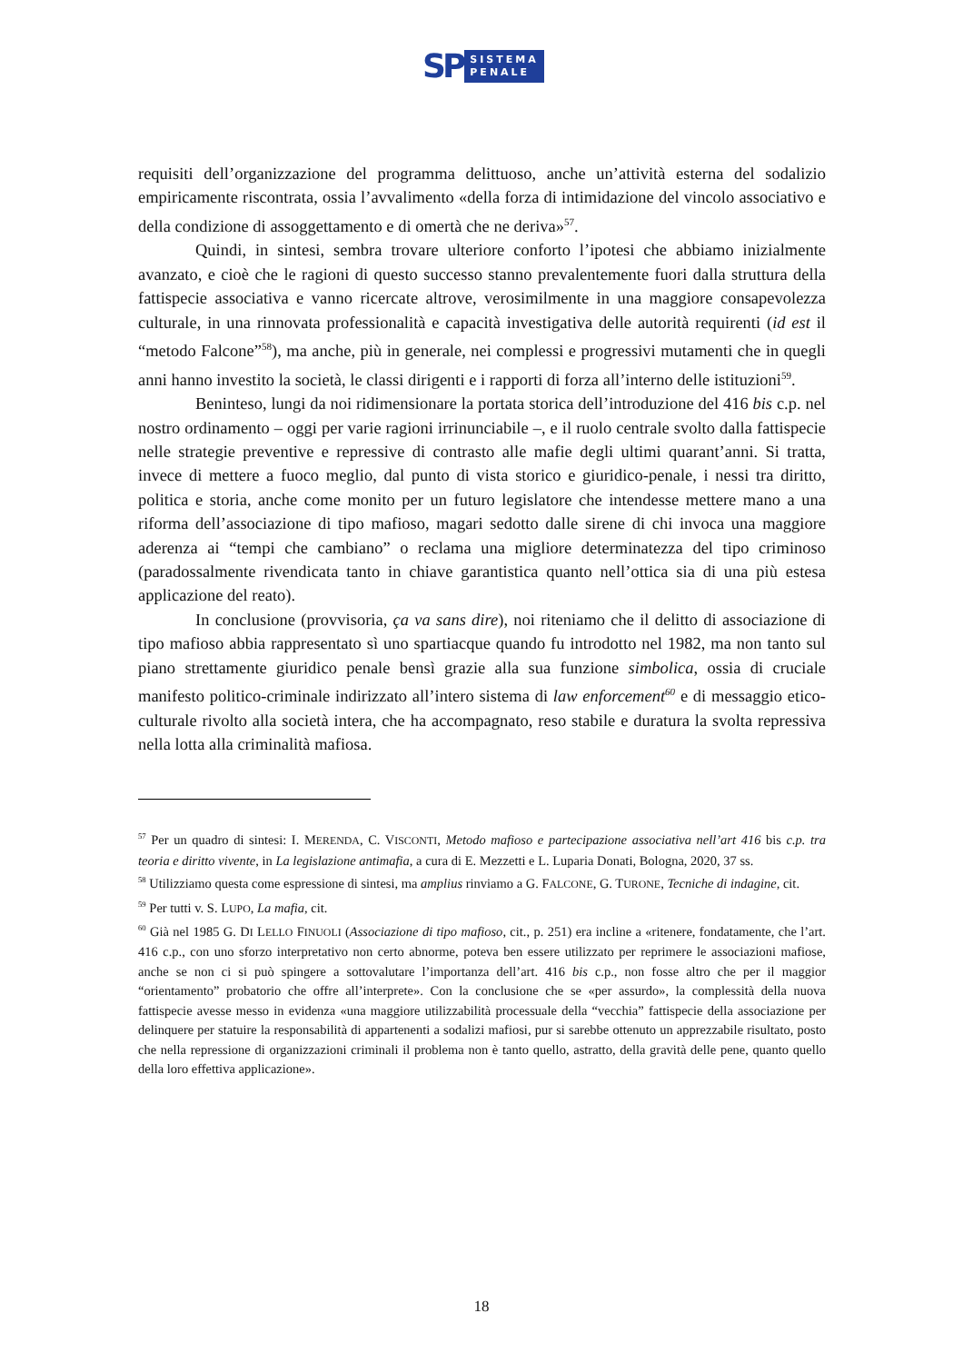SP
SISTEMA
PENALE
requisiti dell’organizzazione del programma delittuoso, anche un’attività esterna del sodalizio empiricamente riscontrata, ossia l’avvalimento «della forza di intimidazione del vincolo associativo e della condizione di assoggettamento e di omertà che ne deriva»<sup>57</sup>.
Quindi, in sintesi, sembra trovare ulteriore conforto l’ipotesi che abbiamo inizialmente avanzato, e cioè che le ragioni di questo successo stanno prevalentemente fuori dalla struttura della fattispecie associativa e vanno ricercate altrove, verosimilmente in una maggiore consapevolezza culturale, in una rinnovata professionalità e capacità investigativa delle autorità requirenti (id est il “metodo Falcone”<sup>58</sup>), ma anche, più in generale, nei complessi e progressivi mutamenti che in quegli anni hanno investito la società, le classi dirigenti e i rapporti di forza all’interno delle istituzioni<sup>59</sup>.
Beninteso, lungi da noi ridimensionare la portata storica dell’introduzione del 416 bis c.p. nel nostro ordinamento – oggi per varie ragioni irrinunciabile –, e il ruolo centrale svolto dalla fattispecie nelle strategie preventive e repressive di contrasto alle mafie degli ultimi quarant’anni. Si tratta, invece di mettere a fuoco meglio, dal punto di vista storico e giuridico-penale, i nessi tra diritto, politica e storia, anche come monito per un futuro legislatore che intendesse mettere mano a una riforma dell’associazione di tipo mafioso, magari sedotto dalle sirene di chi invoca una maggiore aderenza ai “tempi che cambiano” o reclama una migliore determinatezza del tipo criminoso (paradossalmente rivendicata tanto in chiave garantistica quanto nell’ottica sia di una più estesa applicazione del reato).
In conclusione (provvisoria, ça va sans dire), noi riteniamo che il delitto di associazione di tipo mafioso abbia rappresentato sì uno spartiacque quando fu introdotto nel 1982, ma non tanto sul piano strettamente giuridico penale bensì grazie alla sua funzione simbolica, ossia di cruciale manifesto politico-criminale indirizzato all’intero sistema di law enforcement<sup>60</sup> e di messaggio etico-culturale rivolto alla società intera, che ha accompagnato, reso stabile e duratura la svolta repressiva nella lotta alla criminalità mafiosa.
<sup>57</sup> Per un quadro di sintesi: I. MERENDA, C. VISCONTI, Metodo mafioso e partecipazione associativa nell’art 416 bis c.p. tra teoria e diritto vivente, in La legislazione antimafia, a cura di E. Mezzetti e L. Luparia Donati, Bologna, 2020, 37 ss.
<sup>58</sup> Utilizziamo questa come espressione di sintesi, ma amplius rinviamo a G. FALCONE, G. TURONE, Tecniche di indagine, cit.
<sup>59</sup> Per tutti v. S. LUPO, La mafia, cit.
<sup>60</sup> Già nel 1985 G. DI LELLO FINUOLI (Associazione di tipo mafioso, cit., p. 251) era incline a «ritenere, fondatamente, che l’art. 416 c.p., con uno sforzo interpretativo non certo abnorme, poteva ben essere utilizzato per reprimere le associazioni mafiose, anche se non ci si può spingere a sottovalutare l’importanza dell’art. 416 bis c.p., non fosse altro che per il maggior “orientamento” probatorio che offre all’interprete». Con la conclusione che se «per assurdo», la complessità della nuova fattispecie avesse messo in evidenza «una maggiore utilizzabilità processuale della “vecchia” fattispecie della associazione per delinquere per statuire la responsabilità di appartenenti a sodalizi mafiosi, pur si sarebbe ottenuto un apprezzabile risultato, posto che nella repressione di organizzazioni criminali il problema non è tanto quello, astratto, della gravità delle pene, quanto quello della loro effettiva applicazione».
18